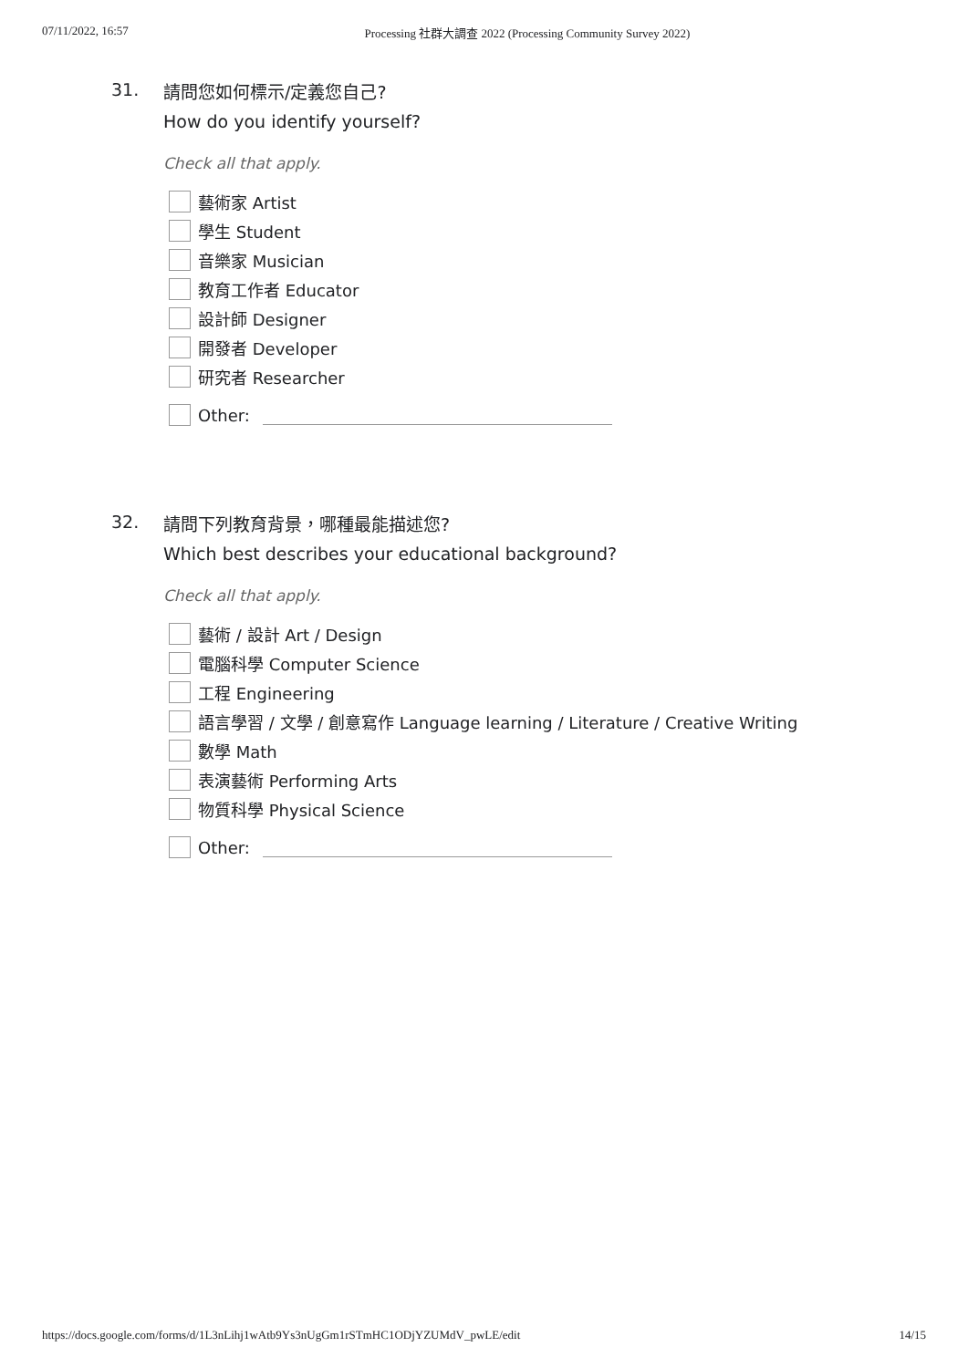07/11/2022, 16:57 Processing 社群大調查 2022 (Processing Community Survey 2022)
31.
請問您如何標示/定義您自己?
How do you identify yourself?
Check all that apply.
藝術家 Artist
學生 Student
音樂家 Musician
教育工作者 Educator
設計師 Designer
開發者 Developer
研究者 Researcher
Other:
32.
請問下列教育背景，哪種最能描述您?
Which best describes your educational background?
Check all that apply.
藝術 / 設計 Art / Design
電腦科學 Computer Science
工程 Engineering
語言學習 / 文學 / 創意寫作 Language learning / Literature / Creative Writing
數學 Math
表演藝術 Performing Arts
物質科學 Physical Science
Other:
https://docs.google.com/forms/d/1L3nLihj1wAtb9Ys3nUgGm1rSTmHC1ODjYZUMdV_pwLE/edit 14/15